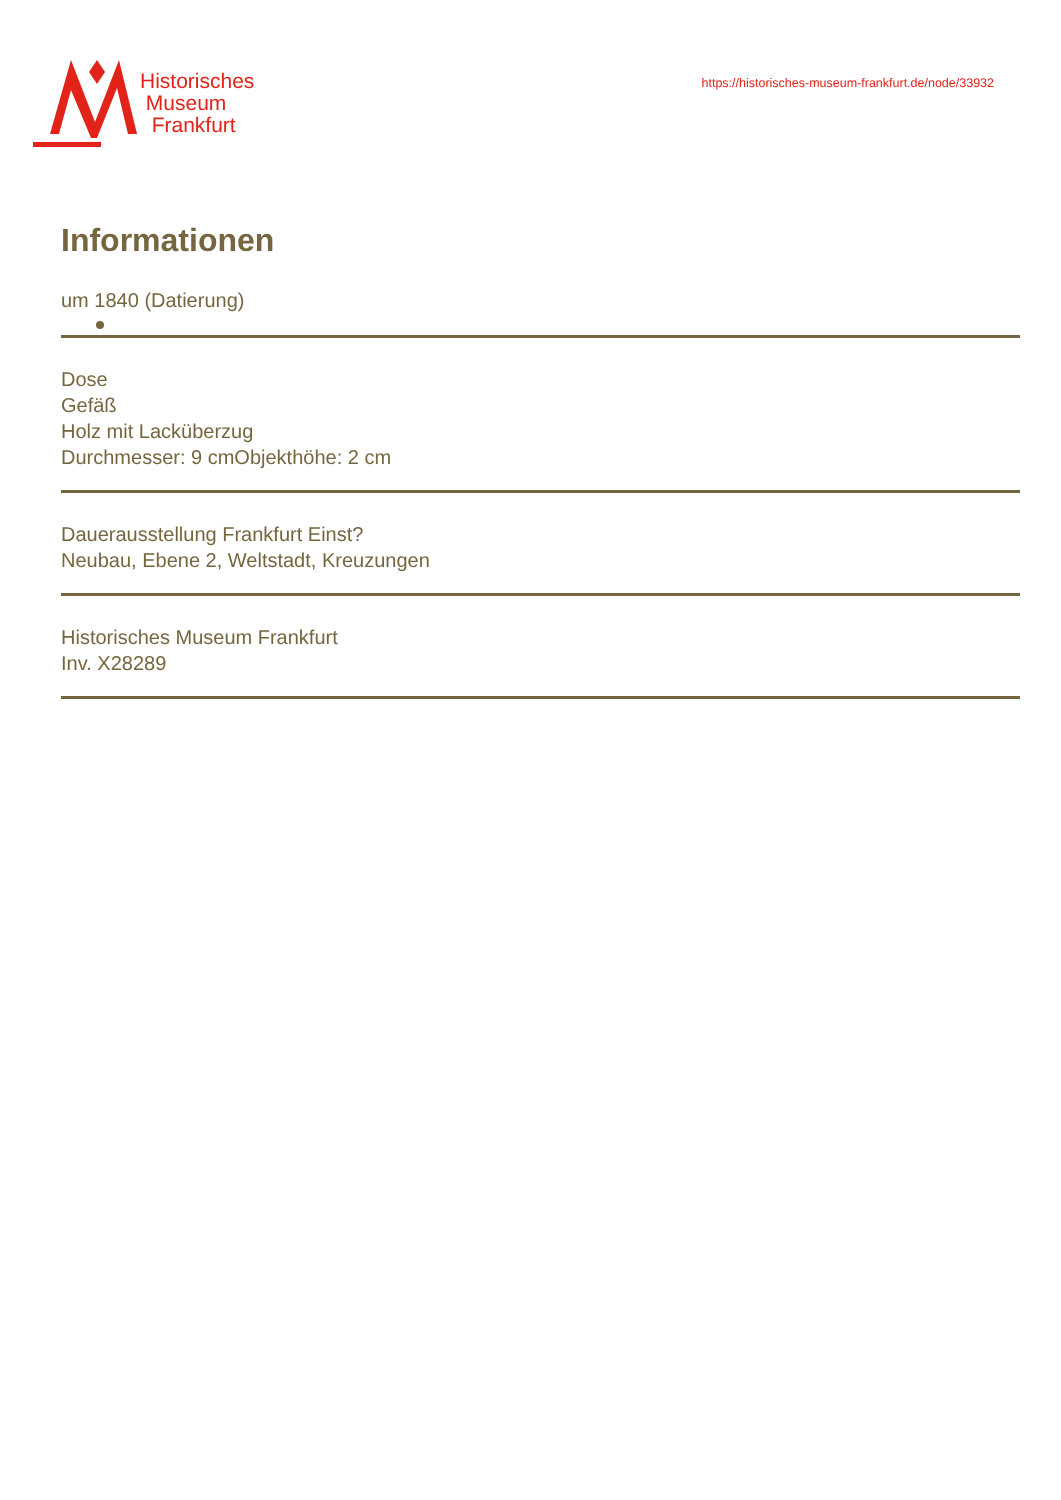Historisches
Museum
Frankfurt
https://historisches-museum-frankfurt.de/node/33932
Informationen
um 1840 (Datierung)
Dose
Gefäß
Holz mit Lacküberzug
Durchmesser: 9 cmObjekthöhe: 2 cm
Dauerausstellung Frankfurt Einst?
Neubau, Ebene 2, Weltstadt, Kreuzungen
Historisches Museum Frankfurt
Inv. X28289